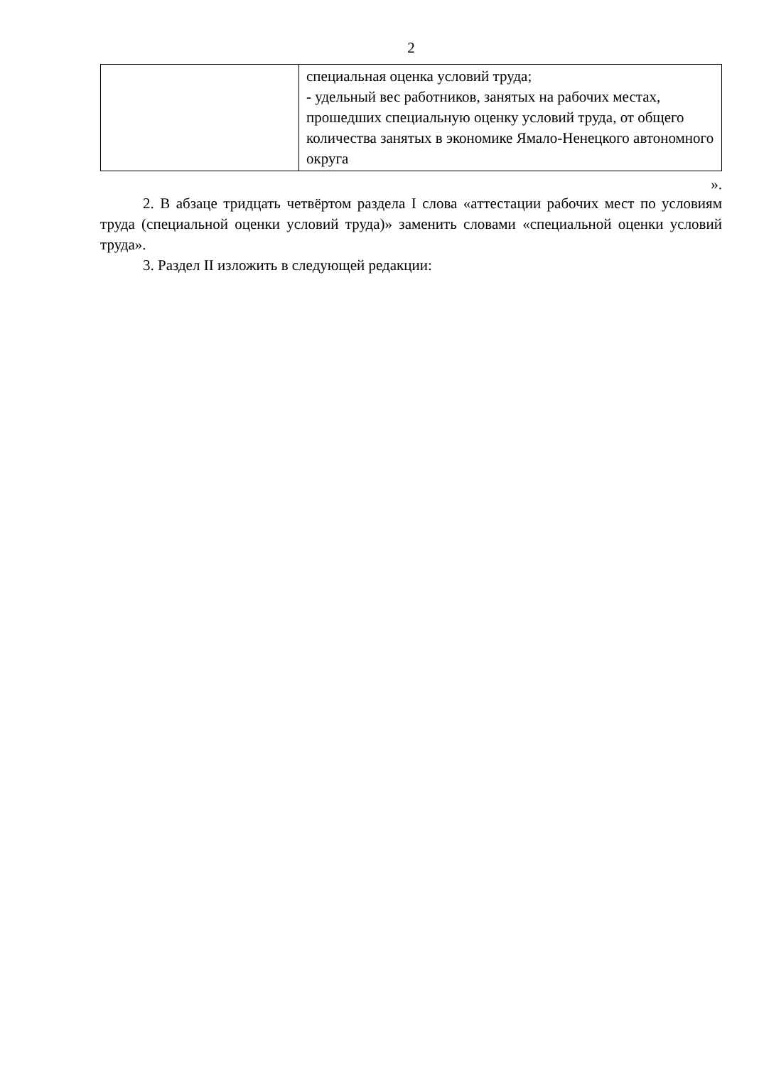2
| | специальная оценка условий труда; - удельный вес работников, занятых на рабочих местах, прошедших специальную оценку условий труда, от общего количества занятых в экономике Ямало-Ненецкого автономного округа |
».
2. В абзаце тридцать четвёртом раздела I слова «аттестации рабочих мест по условиям труда (специальной оценки условий труда)» заменить словами «специальной оценки условий труда».
3. Раздел II изложить в следующей редакции: